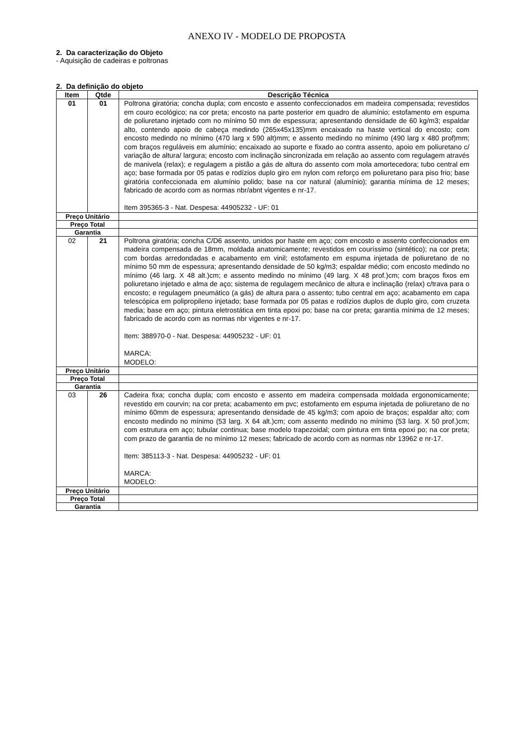ANEXO IV - MODELO DE PROPOSTA
2. Da caracterização do Objeto
- Aquisição de cadeiras e poltronas
2. Da definição do objeto
| Item | Qtde | Descrição Técnica |
| --- | --- | --- |
| 01 | 01 | Poltrona giratória; concha dupla; com encosto e assento confeccionados em madeira compensada; revestidos em couro ecológico; na cor preta; encosto na parte posterior em quadro de alumínio; estofamento em espuma de poliuretano injetado com no mínimo 50 mm de espessura; apresentando densidade de 60 kg/m3; espaldar alto, contendo apoio de cabeça medindo (265x45x135)mm encaixado na haste vertical do encosto; com encosto medindo no mínimo (470 larg x 590 alt)mm; e assento medindo no mínimo (490 larg x 480 prof)mm; com braços reguláveis em alumínio; encaixado ao suporte e fixado ao contra assento, apoio em poliuretano c/ variação de altura/ largura; encosto com inclinação sincronizada em relação ao assento com regulagem através de manivela (relax); e regulagem a pistão a gás de altura do assento com mola amortecedora; tubo central em aço; base formada por 05 patas e rodízios duplo giro em nylon com reforço em poliuretano para piso frio; base giratória confeccionada em alumínio polido; base na cor natural (alumínio); garantia mínima de 12 meses; fabricado de acordo com as normas nbr/abnt vigentes e nr-17. Item 395365-3 - Nat. Despesa: 44905232 - UF: 01 |
| Preço Unitário | | |
| Preço Total | | |
| Garantia | | |
| 02 | 21 | Poltrona giratória; concha C/D6 assento, unidos por haste em aço; com encosto e assento confeccionados em madeira compensada de 18mm, moldada anatomicamente; revestidos em couríssimo (sintético); na cor preta; com bordas arredondadas e acabamento em vinil; estofamento em espuma injetada de poliuretano de no mínimo 50 mm de espessura; apresentando densidade de 50 kg/m3; espaldar médio; com encosto medindo no mínimo (46 larg. X 48 alt.)cm; e assento medindo no mínimo (49 larg. X 48 prof.)cm; com braços fixos em poliuretano injetado e alma de aço; sistema de regulagem mecânico de altura e inclinação (relax) c/trava para o encosto; e regulagem pneumático (a gás) de altura para o assento; tubo central em aço; acabamento em capa telescópica em polipropileno injetado; base formada por 05 patas e rodízios duplos de duplo giro, com cruzeta media; base em aço; pintura eletrostática em tinta epoxi po; base na cor preta; garantia mínima de 12 meses; fabricado de acordo com as normas nbr vigentes e nr-17. Item: 388970-0 - Nat. Despesa: 44905232 - UF: 01 MARCA: MODELO: |
| Preço Unitário | | |
| Preço Total | | |
| Garantia | | |
| 03 | 26 | Cadeira fixa; concha dupla; com encosto e assento em madeira compensada moldada ergonomicamente; revestido em courvin; na cor preta; acabamento em pvc; estofamento em espuma injetada de poliuretano de no mínimo 60mm de espessura; apresentando densidade de 45 kg/m3; com apoio de braços; espaldar alto; com encosto medindo no mínimo (53 larg. X 64 alt.)cm; com assento medindo no mínimo (53 larg. X 50 prof.)cm; com estrutura em aço; tubular continua; base modelo trapezoidal; com pintura em tinta epoxi po; na cor preta; com prazo de garantia de no mínimo 12 meses; fabricado de acordo com as normas nbr 13962 e nr-17. Item: 385113-3 - Nat. Despesa: 44905232 - UF: 01 MARCA: MODELO: |
| Preço Unitário | | |
| Preço Total | | |
| Garantia | | |